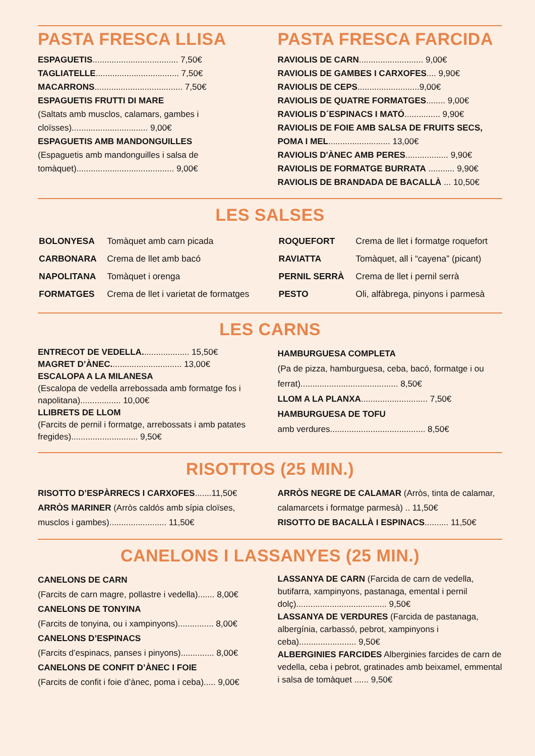PASTA FRESCA LLISA
ESPAGUETIS.................................... 7,50€
TAGLIATELLE................................... 7,50€
MACARRONS..................................... 7,50€
ESPAGUETIS FRUTTI DI MARE
(Saltats amb musclos, calamars, gambes i cloïsses)................................ 9,00€
ESPAGUETIS AMB MANDONGUILLES
(Espaguetis amb mandonguilles i salsa de tomàquet)......................................... 9,00€
PASTA FRESCA FARCIDA
RAVIOLIS DE CARN........................... 9,00€
RAVIOLIS DE GAMBES I CARXOFES.... 9,90€
RAVIOLIS DE CEPS..........................9,00€
RAVIOLIS DE QUATRE FORMATGES........ 9,00€
RAVIOLIS D´ESPINACS I MATÓ............... 9,90€
RAVIOLIS DE FOIE AMB SALSA DE FRUITS SECS, POMA I MEL.......................... 13,00€
RAVIOLIS D'ÀNEC AMB PERES.................. 9,90€
RAVIOLIS DE FORMATGE BURRATA ........... 9,90€
RAVIOLIS DE BRANDADA DE BACALLÀ ... 10,50€
LES SALSES
| BOLONYESA | Tomàquet amb carn picada |
| CARBONARA | Crema de llet amb bacó |
| NAPOLITANA | Tomàquet i orenga |
| FORMATGES | Crema de llet i varietat de formatges |
| ROQUEFORT | Crema de llet i formatge roquefort |
| RAVIATTA | Tomàquet, all i “cayena” (picant) |
| PERNIL SERRÀ | Crema de llet i pernil serrà |
| PESTO | Oli, alfàbrega, pinyons i parmesà |
LES CARNS
ENTRECOT DE VEDELLA.................... 15,50€
MAGRET D’ÀNEC.............................. 13,00€
ESCALOPA A LA MILANESA
(Escalopa de vedella arrebossada amb formatge fos i napolitana)................. 10,00€
LLIBRETS DE LLOM
(Farcits de pernil i formatge, arrebossats i amb patates fregides)............................ 9,50€
HAMBURGUESA COMPLETA
(Pa de pizza, hamburguesa, ceba, bacó, formatge i ou ferrat)......................................... 8,50€
LLOM A LA PLANXA............................ 7,50€
HAMBURGUESA DE TOFU
amb verdures........................................ 8,50€
RISOTTOS (25 MIN.)
RISOTTO D’ESPÀRRECS I CARXOFES.......11,50€
ARRÒS MARINER (Arròs caldós amb sípia cloïses, musclos i gambes)........................ 11,50€
ARRÒS NEGRE DE CALAMAR (Arròs, tinta de calamar, calamarcets i formatge parmesà) .. 11,50€
RISOTTO DE BACALLÀ I ESPINACS.......... 11,50€
CANELONS I LASSANYES (25 MIN.)
CANELONS DE CARN
(Farcits de carn magre, pollastre i vedella)....... 8,00€
CANELONS DE TONYINA
(Farcits de tonyina, ou i xampinyons)............... 8,00€
CANELONS D’ESPINACS
(Farcits d’espinacs, panses i pinyons).............. 8,00€
CANELONS DE CONFIT D’ÀNEC I FOIE
(Farcits de confit i foie d’ànec, poma i ceba)..... 9,00€
LASSANYA DE CARN (Farcida de carn de vedella, butifarra, xampinyons, pastanaga, emental i pernil dolç)...................................... 9,50€
LASSANYA DE VERDURES (Farcida de pastanaga, albergínia, carbassó, pebrot, xampinyons i ceba)........................ 9,50€
ALBERGINIES FARCIDES Alberginies farcides de carn de vedella, ceba i pebrot, gratinades amb beixamel, emmental i salsa de tomàquet ...... 9,50€